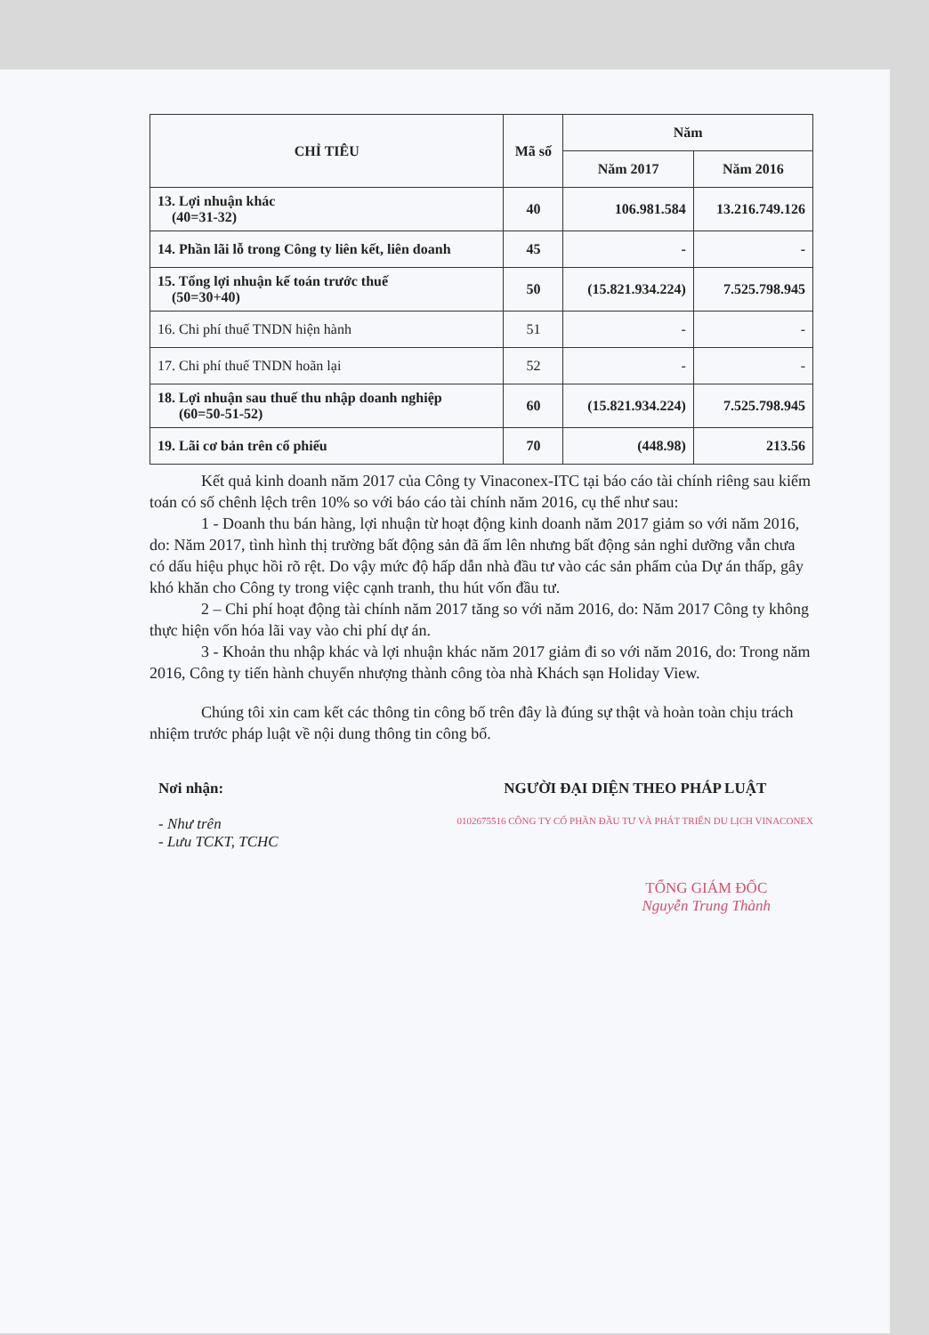| CHỈ TIÊU | Mã số | Năm | |
| --- | --- | --- | --- |
| | | Năm 2017 | Năm 2016 |
| 13. Lợi nhuận khác (40=31-32) | 40 | 106.981.584 | 13.216.749.126 |
| 14. Phần lãi lỗ trong Công ty liên kết, liên doanh | 45 | - | - |
| 15. Tổng lợi nhuận kế toán trước thuế (50=30+40) | 50 | (15.821.934.224) | 7.525.798.945 |
| 16. Chi phí thuế TNDN hiện hành | 51 | - | - |
| 17. Chi phí thuế TNDN hoãn lại | 52 | - | - |
| 18. Lợi nhuận sau thuế thu nhập doanh nghiệp (60=50-51-52) | 60 | (15.821.934.224) | 7.525.798.945 |
| 19. Lãi cơ bản trên cổ phiếu | 70 | (448.98) | 213.56 |
Kết quả kinh doanh năm 2017 của Công ty Vinaconex-ITC tại báo cáo tài chính riêng sau kiểm toán có số chênh lệch trên 10% so với báo cáo tài chính năm 2016, cụ thể như sau:
1 - Doanh thu bán hàng, lợi nhuận từ hoạt động kinh doanh năm 2017 giảm so với năm 2016, do: Năm 2017, tình hình thị trường bất động sản đã ấm lên nhưng bất động sản nghỉ dưỡng vẫn chưa có dấu hiệu phục hồi rõ rệt. Do vậy mức độ hấp dẫn nhà đầu tư vào các sản phẩm của Dự án thấp, gây khó khăn cho Công ty trong việc cạnh tranh, thu hút vốn đầu tư.
2 – Chi phí hoạt động tài chính năm 2017 tăng so với năm 2016, do: Năm 2017 Công ty không thực hiện vốn hóa lãi vay vào chi phí dự án.
3 - Khoản thu nhập khác và lợi nhuận khác năm 2017 giảm đi so với năm 2016, do: Trong năm 2016, Công ty tiến hành chuyển nhượng thành công tòa nhà Khách sạn Holiday View.
Chúng tôi xin cam kết các thông tin công bố trên đây là đúng sự thật và hoàn toàn chịu trách nhiệm trước pháp luật về nội dung thông tin công bố.
Nơi nhận:
- Như trên
- Lưu TCKT, TCHC
NGƯỜI ĐẠI DIỆN THEO PHÁP LUẬT
0102675516 CÔNG TY CỔ PHẦN ĐẦU TƯ VÀ PHÁT TRIỂN DU LỊCH VINACONEX
TỔNG GIÁM ĐỐC
Nguyễn Trung Thành